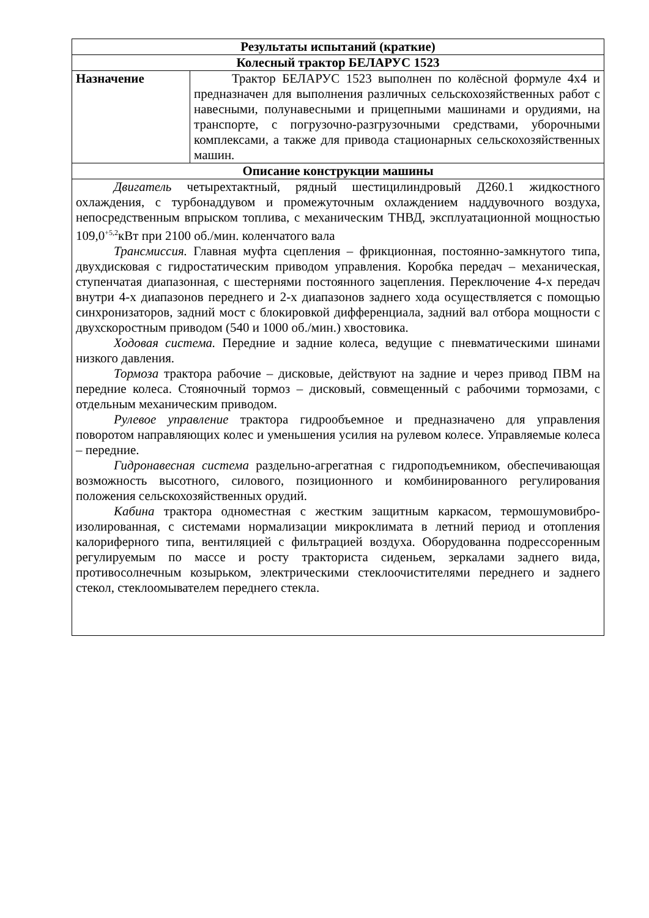| Результаты испытаний (краткие) | |
| --- | --- |
| Колесный трактор БЕЛАРУС 1523 | |
| Назначение | Трактор БЕЛАРУС 1523 выполнен по колёсной формуле 4х4 и предназначен для выполнения различных сельскохозяйственных работ с навесными, полунавесными и прицепными машинами и орудиями, на транспорте, с погрузочно-разгрузочными средствами, уборочными комплексами, а также для привода стационарных сельскохозяйственных машин. |
| Описание конструкции машины | |
| Двигатель четырехтактный, рядный шестицилиндровый Д260.1 жидкостного охлаждения, с турбонаддувом и промежуточным охлаждением наддувочного воздуха, непосредственным впрыском топлива, с механическим ТНВД, эксплуатационной мощностью 109,0<sup>+5,2</sup>кВт при 2100 об./мин. коленчатого вала Трансмиссия. Главная муфта сцепления – фрикционная, постоянно-замкнутого типа, двухдисковая с гидростатическим приводом управления. Коробка передач – механическая, ступенчатая диапазонная, с шестернями постоянного зацепления. Переключение 4-х передач внутри 4-х диапазонов переднего и 2-х диапазонов заднего хода осуществляется с помощью синхронизаторов, задний мост с блокировкой дифференциала, задний вал отбора мощности с двухскоростным приводом (540 и 1000 об./мин.) хвостовика. Ходовая система. Передние и задние колеса, ведущие с пневматическими шинами низкого давления. Тормоза трактора рабочие – дисковые, действуют на задние и через привод ПВМ на передние колеса. Стояночный тормоз – дисковый, совмещенный с рабочими тормозами, с отдельным механическим приводом. Рулевое управление трактора гидрообъемное и предназначено для управления поворотом направляющих колес и уменьшения усилия на рулевом колесе. Управляемые колеса – передние. Гидронавесная система раздельно-агрегатная с гидроподъемником, обеспечивающая возможность высотного, силового, позиционного и комбинированного регулирования положения сельскохозяйственных орудий. Кабина трактора одноместная с жестким защитным каркасом, термошумовибро-изолированная, с системами нормализации микроклимата в летний период и отопления калориферного типа, вентиляцией с фильтрацией воздуха. Оборудованна подрессоренным регулируемым по массе и росту тракториста сиденьем, зеркалами заднего вида, противосолнечным козырьком, электрическими стеклоочистителями переднего и заднего стекол, стеклоомывателем переднего стекла. | |